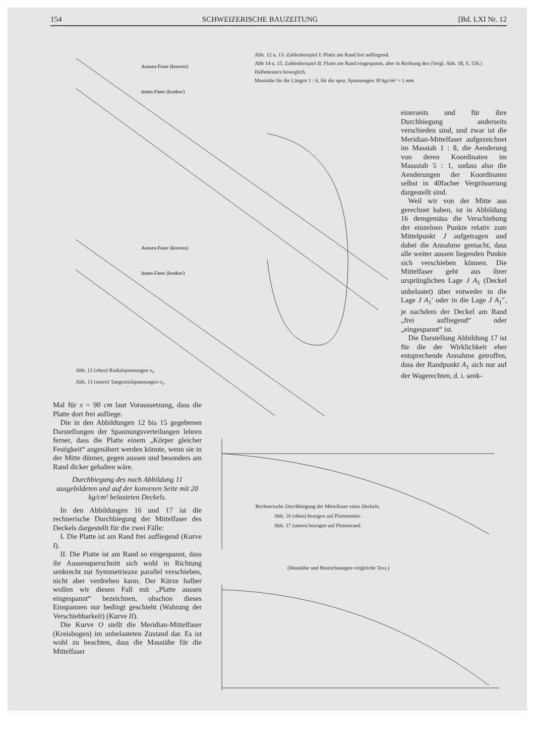154 SCHWEIZERISCHE BAUZEITUNG [Bd. LXI Nr. 12
Abb. 12 u. 13. Zahlenbeispiel I: Platte am Rand frei aufliegend.
Abb 14 u. 15. Zahlenbeispiel II: Platte am Rand eingespannt, aber in Richtung des (Vergl. Abb. 18, S. 156.) Halbmessers beweglich.
Masstabe für die Längen 1 : 6, für die spez. Spannungen 30 kg/cm² = 1 mm.
Aussen-Faser (konvex)
Innen-Faser (konkav)
Aussen-Faser (konvex)
Innen-Faser (konkav)
Abb. 12 (oben) Radialspannungen σ<sub>r</sub>.
Abb. 13 (unten) Tangentialspannungen σ<sub>t</sub>.
einerseits und für ihre Durchbiegung anderseits verschieden sind, und zwar ist die Meridian-Mittelfaser aufgezeichnet im Masstab 1 : 8, die Aenderung von deren Koordinaten im Massstab 5 : 1, sodass also die Aenderungen der Koordinaten selbst in 40facher Vergrösserung dargestellt sind.
 Weil wir von der Mitte aus gerechnet haben, ist in Abbildung 16 demgemäss die Verschiebung der einzelnen Punkte relativ zum Mittelpunkt J aufgetragen und dabei die Annahme gemacht, dass alle weiter aussen liegenden Punkte sich verschieben können. Die Mittelfaser geht aus ihrer ursprünglichen Lage J A<sub>1</sub> (Deckel unbelastet) über entweder in die Lage J A<sub>1</sub>′ oder in die Lage J A<sub>1</sub>″, je nachdem der Deckel am Rand „frei aufliegend“ oder „eingespannt“ ist.
 Die Darstellung Abbildung 17 ist für die der Wirklichkeit eher entsprechende Annahme getroffen, dass der Randpunkt A<sub>1</sub> sich nur auf der Wagerechten, d. i. senk-
Mal für x = 90 cm laut Voraussetzung, dass die Platte dort frei aufliege.
 Die in den Abbildungen 12 bis 15 gegebenen Darstellungen der Spannungsverteilungen lehren ferner, dass die Platte einem „Körper gleicher Festigkeit“ angenähert werden könnte, wenn sie in der Mitte dünner, gegen aussen und besonders am Rand dicker gehalten wäre.
Durchbiegung des nach Abbildung 11 ausgebildeten und auf der konvexen Seite mit 20 kg/cm² belasteten Deckels.
 In den Abbildungen 16 und 17 ist die rechnerische Durchbiegung der Mittelfaser des Deckels dargestellt für die zwei Fälle:
 I. Die Platte ist am Rand frei aufliegend (Kurve I).
 II. Die Platte ist am Rand so eingespannt, dass ihr Aussenquerschnitt sich wohl in Richtung senkrecht zur Symmetrieaxe parallel verschieben, nicht aber verdrehen kann. Der Kürze halber wollen wir diesen Fall mit „Platte aussen eingespannt“ bezeichnen, obschon dieses Einspannen nur bedingt geschieht (Wahrung der Verschiebbarkeit) (Kurve II).
 Die Kurve O stellt die Meridian-Mittelfaser (Kreisbogen) im unbelasteten Zustand dar. Es ist wohl zu beachten, dass die Masstäbe für die Mittelfaser
Rechnerische Durchbiegung der Mittelfaser eines Deckels.
Abb. 16 (oben) bezogen auf Plattenmitte.
Abb. 17 (unten) bezogen auf Plattenrand.
(Masstäbe und Bezeichnungen vergleiche Text.)